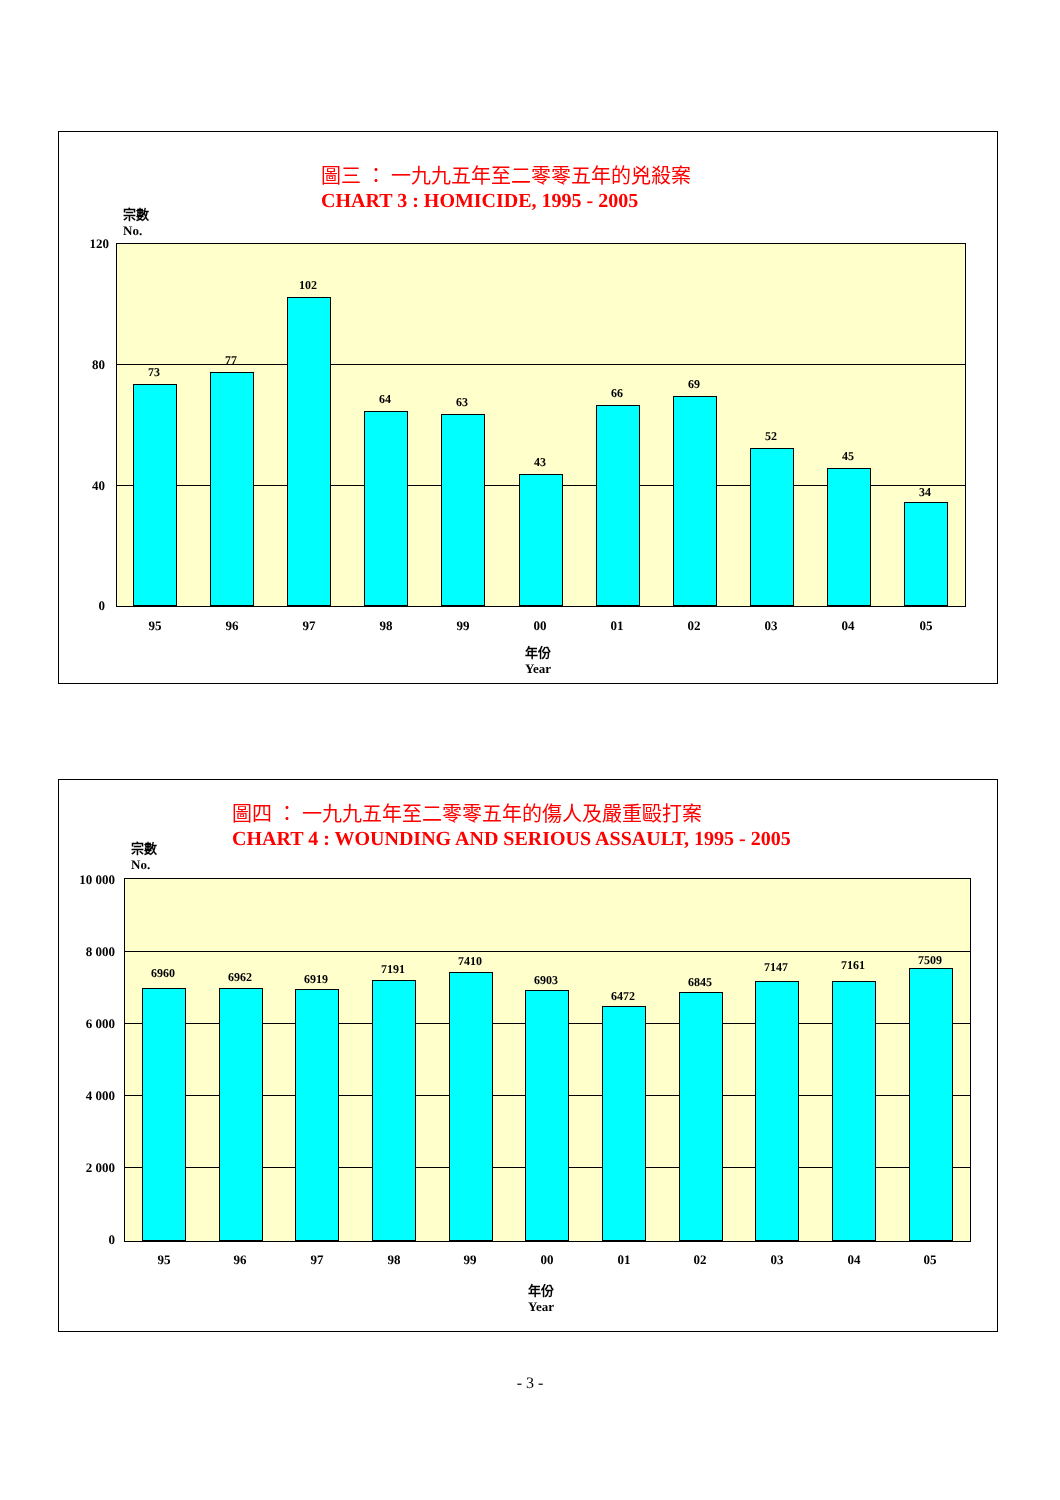圖三 ： 一九九五年至二零零五年的兇殺案
CHART 3 : HOMICIDE, 1995 - 2005
宗數
No.
120
80
40
0
73
77
102
64 63
43
66
69
52
45
34
95 96 97 98 99 00 01 02 03 04 05
年份
Year
圖四 ： 一九九五年至二零零五年的傷人及嚴重毆打案
CHART 4 : WOUNDING AND SERIOUS ASSAULT, 1995 - 2005
宗數
No.
10 000
8 000
6 000
4 000
2 000
0
6960 6962 6919
7191
7410
6903
6472
6845
7147 7161 7509
95 96 97 98 99 00 01 02 03 04 05
年份
Year
- 3 -